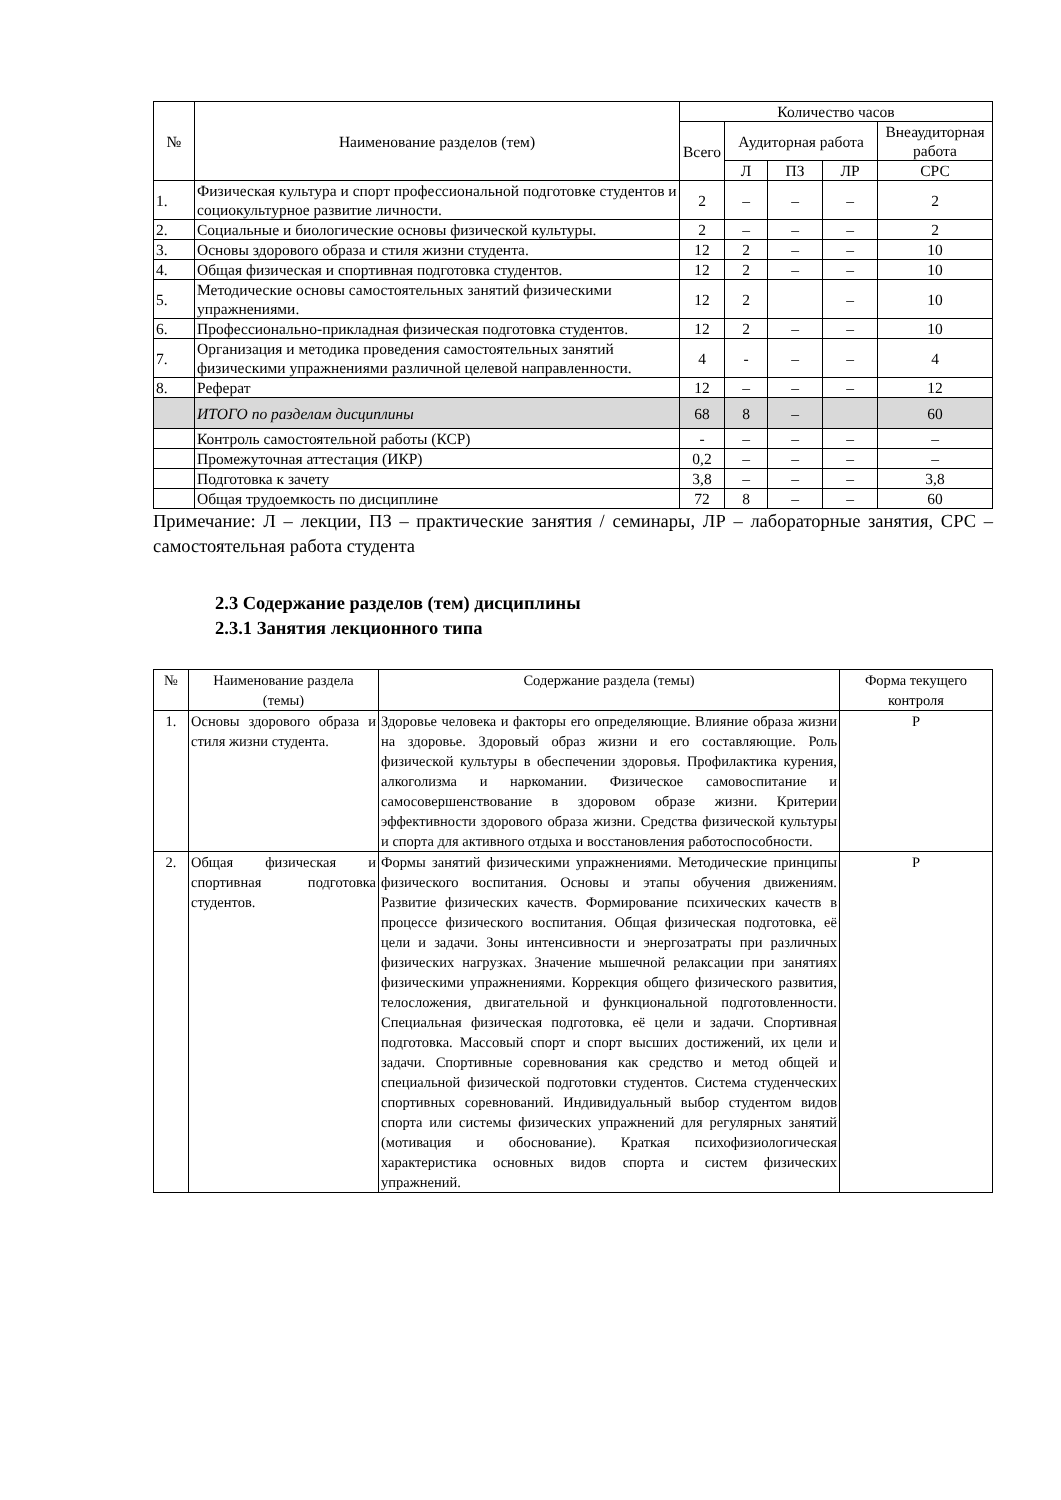| № | Наименование разделов (тем) | Количество часов | | | | |
| --- | --- | --- | --- | --- | --- | --- |
| | | Всего | Аудиторная работа | | | Внеаудиторная работа |
| | | | Л | ПЗ | ЛР | СРС |
| 1. | Физическая культура и спорт профессиональной подготовке студентов и социокультурное развитие личности. | 2 | – | – | – | 2 |
| 2. | Социальные и биологические основы физической культуры. | 2 | – | – | – | 2 |
| 3. | Основы здорового образа и стиля жизни студента. | 12 | 2 | – | – | 10 |
| 4. | Общая физическая и спортивная подготовка студентов. | 12 | 2 | – | – | 10 |
| 5. | Методические основы самостоятельных занятий физическими упражнениями. | 12 | 2 | | – | 10 |
| 6. | Профессионально-прикладная физическая подготовка студентов. | 12 | 2 | – | – | 10 |
| 7. | Организация и методика проведения самостоятельных занятий физическими упражнениями различной целевой направленности. | 4 | - | – | – | 4 |
| 8. | Реферат | 12 | – | – | – | 12 |
| | ИТОГО по разделам дисциплины | 68 | 8 | – | | 60 |
| | Контроль самостоятельной работы (КСР) | - | – | – | – | – |
| | Промежуточная аттестация (ИКР) | 0,2 | – | – | – | – |
| | Подготовка к зачету | 3,8 | – | – | – | 3,8 |
| | Общая трудоемкость по дисциплине | 72 | 8 | – | – | 60 |
Примечание: Л – лекции, ПЗ – практические занятия / семинары, ЛР – лабораторные занятия, СРС – самостоятельная работа студента
2.3 Содержание разделов (тем) дисциплины
2.3.1 Занятия лекционного типа
| № | Наименование раздела (темы) | Содержание раздела (темы) | Форма текущего контроля |
| --- | --- | --- | --- |
| 1. | Основы здорового образа и стиля жизни студента. | Здоровье человека и факторы его определяющие. Влияние образа жизни на здоровье. Здоровый образ жизни и его составляющие. Роль физической культуры в обеспечении здоровья. Профилактика курения, алкоголизма и наркомании. Физическое самовоспитание и самосовершенствование в здоровом образе жизни. Критерии эффективности здорового образа жизни. Средства физической культуры и спорта для активного отдыха и восстановления работоспособности. | Р |
| 2. | Общая физическая и спортивная подготовка студентов. | Формы занятий физическими упражнениями. Методические принципы физического воспитания. Основы и этапы обучения движениям. Развитие физических качеств. Формирование психических качеств в процессе физического воспитания. Общая физическая подготовка, её цели и задачи. Зоны интенсивности и энергозатраты при различных физических нагрузках. Значение мышечной релаксации при занятиях физическими упражнениями. Коррекция общего физического развития, телосложения, двигательной и функциональной подготовленности. Специальная физическая подготовка, её цели и задачи. Спортивная подготовка. Массовый спорт и спорт высших достижений, их цели и задачи. Спортивные соревнования как средство и метод общей и специальной физической подготовки студентов. Система студенческих спортивных соревнований. Индивидуальный выбор студентом видов спорта или системы физических упражнений для регулярных занятий (мотивация и обоснование). Краткая психофизиологическая характеристика основных видов спорта и систем физических упражнений. | Р |